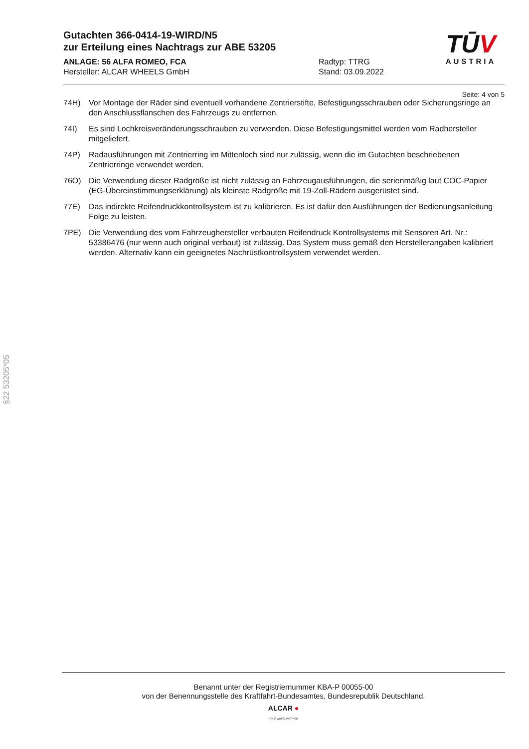Gutachten 366-0414-19-WIRD/N5
zur Erteilung eines Nachtrags zur ABE 53205
ANLAGE: 56 ALFA ROMEO, FCA Radtyp: TTRG
Hersteller: ALCAR WHEELS GmbH Stand: 03.09.2022
TŪV
AUSTRIA
Seite: 4 von 5
74H) Vor Montage der Räder sind eventuell vorhandene Zentrierstifte, Befestigungsschrauben oder Sicherungsringe an den Anschlussflanschen des Fahrzeugs zu entfernen.
74I) Es sind Lochkreisveränderungsschrauben zu verwenden. Diese Befestigungsmittel werden vom Radhersteller mitgeliefert.
74P) Radausführungen mit Zentrierring im Mittenloch sind nur zulässig, wenn die im Gutachten beschriebenen Zentrierringe verwendet werden.
76O) Die Verwendung dieser Radgröße ist nicht zulässig an Fahrzeugausführungen, die serienmäßig laut COC-Papier (EG-Übereinstimmungserklärung) als kleinste Radgröße mit 19-Zoll-Rädern ausgerüstet sind.
77E) Das indirekte Reifendruckkontrollsystem ist zu kalibrieren. Es ist dafür den Ausführungen der Bedienungsanleitung Folge zu leisten.
7PE) Die Verwendung des vom Fahrzeughersteller verbauten Reifendruck Kontrollsystems mit Sensoren Art. Nr.: 53386476 (nur wenn auch original verbaut) ist zulässig. Das System muss gemäß den Herstellerangaben kalibriert werden. Alternativ kann ein geeignetes Nachrüstkontrollsystem verwendet werden.
§22 53205*05
Benannt unter der Registriernummer KBA-P 00055-00
von der Benennungsstelle des Kraftfahrt-Bundesamtes, Bundesrepublik Deutschland.
ALCAR ●
YOUR WHEEL PARTNER